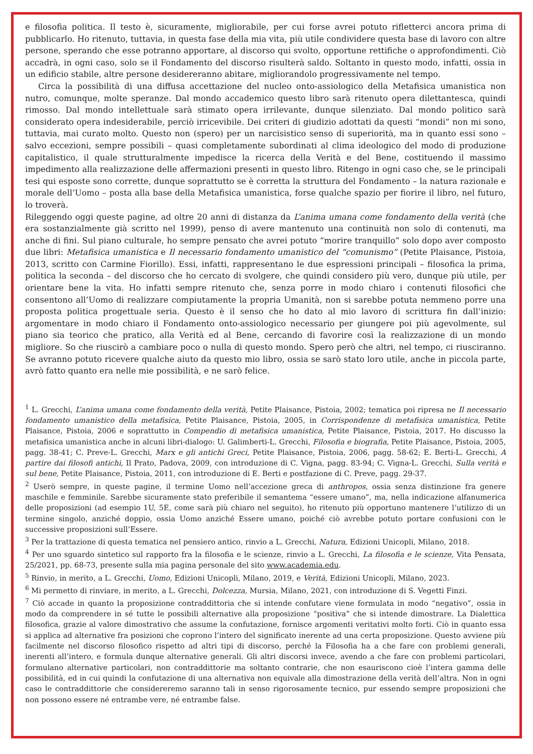e filosofia politica. Il testo è, sicuramente, migliorabile, per cui forse avrei potuto rifletterci ancora prima di pubblicarlo. Ho ritenuto, tuttavia, in questa fase della mia vita, più utile condividere questa base di lavoro con altre persone, sperando che esse potranno apportare, al discorso qui svolto, opportune rettifiche o approfondimenti. Ciò accadrà, in ogni caso, solo se il Fondamento del discorso risulterà saldo. Soltanto in questo modo, infatti, ossia in un edificio stabile, altre persone desidereranno abitare, migliorandolo progressivamente nel tempo.
Circa la possibilità di una diffusa accettazione del nucleo onto-assiologico della Metafisica umanistica non nutro, comunque, molte speranze. Dal mondo accademico questo libro sarà ritenuto opera dilettantesca, quindi rimosso. Dal mondo intellettuale sarà stimato opera irrilevante, dunque silenziato. Dal mondo politico sarà considerato opera indesiderabile, perciò irricevibile. Dei criteri di giudizio adottati da questi “mondi” non mi sono, tuttavia, mai curato molto. Questo non (spero) per un narcisistico senso di superiorità, ma in quanto essi sono – salvo eccezioni, sempre possibili – quasi completamente subordinati al clima ideologico del modo di produzione capitalistico, il quale strutturalmente impedisce la ricerca della Verità e del Bene, costituendo il massimo impedimento alla realizzazione delle affermazioni presenti in questo libro. Ritengo in ogni caso che, se le principali tesi qui esposte sono corrette, dunque soprattutto se è corretta la struttura del Fondamento – la natura razionale e morale dell’Uomo – posta alla base della Metafisica umanistica, forse qualche spazio per fiorire il libro, nel futuro, lo troverà.
Rileggendo oggi queste pagine, ad oltre 20 anni di distanza da L’anima umana come fondamento della verità (che era sostanzialmente già scritto nel 1999), penso di avere mantenuto una continuità non solo di contenuti, ma anche di fini. Sul piano culturale, ho sempre pensato che avrei potuto “morire tranquillo” solo dopo aver composto due libri: Metafisica umanistica e Il necessario fondamento umanistico del “comunismo” (Petite Plaisance, Pistoia, 2013, scritto con Carmine Fiorillo). Essi, infatti, rappresentano le due espressioni principali – filosofica la prima, politica la seconda – del discorso che ho cercato di svolgere, che quindi considero più vero, dunque più utile, per orientare bene la vita. Ho infatti sempre ritenuto che, senza porre in modo chiaro i contenuti filosofici che consentono all’Uomo di realizzare compiutamente la propria Umanità, non si sarebbe potuta nemmeno porre una proposta politica progettuale seria. Questo è il senso che ho dato al mio lavoro di scrittura fin dall’inizio: argomentare in modo chiaro il Fondamento onto-assiologico necessario per giungere poi più agevolmente, sul piano sia teorico che pratico, alla Verità ed al Bene, cercando di favorire così la realizzazione di un mondo migliore. So che riuscirò a cambiare poco o nulla di questo mondo. Spero però che altri, nel tempo, ci riusciranno. Se avranno potuto ricevere qualche aiuto da questo mio libro, ossia se sarò stato loro utile, anche in piccola parte, avrò fatto quanto era nelle mie possibilità, e ne sarò felice.
<sup>1</sup> L. Grecchi, L’anima umana come fondamento della verità, Petite Plaisance, Pistoia, 2002; tematica poi ripresa ne Il necessario fondamento umanistico della metafisica, Petite Plaisance, Pistoia, 2005, in Corrispondenze di metafisica umanistica, Petite Plaisance, Pistoia, 2006 e soprattutto in Compendio di metafisica umanistica, Petite Plaisance, Pistoia, 2017. Ho discusso la metafisica umanistica anche in alcuni libri-dialogo: U. Galimberti-L. Grecchi, Filosofia e biografia, Petite Plaisance, Pistoia, 2005, pagg. 38-41; C. Preve-L. Grecchi, Marx e gli antichi Greci, Petite Plaisance, Pistoia, 2006, pagg. 58-62; E. Berti-L. Grecchi, A partire dai filosofi antichi, Il Prato, Padova, 2009, con introduzione di C. Vigna, pagg. 83-94; C. Vigna-L. Grecchi, Sulla verità e sul bene, Petite Plaisance, Pistoia, 2011, con introduzione di E. Berti e postfazione di C. Preve, pagg. 29-37.
<sup>2</sup> Userò sempre, in queste pagine, il termine Uomo nell’accezione greca di anthropos, ossia senza distinzione fra genere maschile e femminile. Sarebbe sicuramente stato preferibile il semantema “essere umano”, ma, nella indicazione alfanumerica delle proposizioni (ad esempio 1U, 5E, come sarà più chiaro nel seguito), ho ritenuto più opportuno mantenere l’utilizzo di un termine singolo, anziché doppio, ossia Uomo anziché Essere umano, poiché ciò avrebbe potuto portare confusioni con le successive proposizioni sull’Essere.
<sup>3</sup> Per la trattazione di questa tematica nel pensiero antico, rinvio a L. Grecchi, Natura, Edizioni Unicopli, Milano, 2018.
<sup>4</sup> Per uno sguardo sintetico sul rapporto fra la filosofia e le scienze, rinvio a L. Grecchi, La filosofia e le scienze, Vita Pensata, 25/2021, pp. 68-73, presente sulla mia pagina personale del sito www.academia.edu.
<sup>5</sup> Rinvio, in merito, a L. Grecchi, Uomo, Edizioni Unicopli, Milano, 2019, e Verità, Edizioni Unicopli, Milano, 2023.
<sup>6</sup> Mi permetto di rinviare, in merito, a L. Grecchi, Dolcezza, Mursia, Milano, 2021, con introduzione di S. Vegetti Finzi.
<sup>7</sup> Ciò accade in quanto la proposizione contraddittoria che si intende confutare viene formulata in modo “negativo”, ossia in modo da comprendere in sé tutte le possibili alternative alla proposizione “positiva” che si intende dimostrare. La Dialettica filosofica, grazie al valore dimostrativo che assume la confutazione, fornisce argomenti veritativi molto forti. Ciò in quanto essa si applica ad alternative fra posizioni che coprono l’intero del significato inerente ad una certa proposizione. Questo avviene più facilmente nel discorso filosofico rispetto ad altri tipi di discorso, perché la Filosofia ha a che fare con problemi generali, inerenti all’intero, e formula dunque alternative generali. Gli altri discorsi invece, avendo a che fare con problemi particolari, formulano alternative particolari, non contraddittorie ma soltanto contrarie, che non esauriscono cioè l’intera gamma delle possibilità, ed in cui quindi la confutazione di una alternativa non equivale alla dimostrazione della verità dell’altra. Non in ogni caso le contraddittorie che considereremo saranno tali in senso rigorosamente tecnico, pur essendo sempre proposizioni che non possono essere né entrambe vere, né entrambe false.